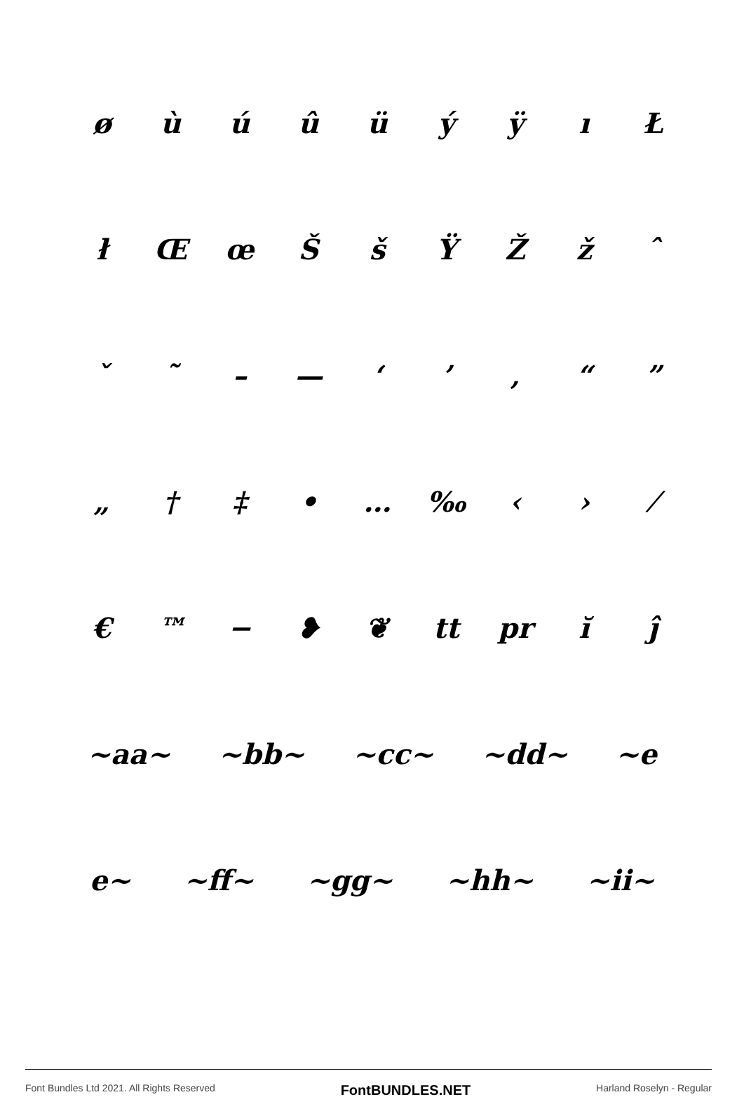øùúûüýÿıŁ
łŒœŠšŸŽžˆ
ˇ ˜ – — ‘’ ‚ “”
„ † ‡ • … ‰ ‹ › ⁄
€ ™ − ❥ ❦ tt pr ĭĵ
~aa~ ~bb~ ~cc~ ~dd~ ~e
e~ ~ff~ ~gg~ ~hh~ ~ii~
Font Bundles Ltd 2021. All Rights Reserved FontBUNDLES.NET Harland Roselyn - Regular